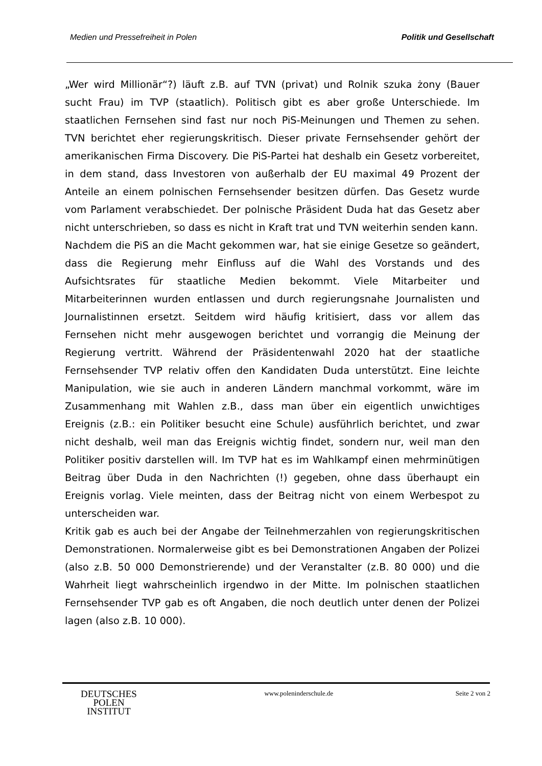Medien und Pressefreiheit in Polen Politik und Gesellschaft
„Wer wird Millionär“?) läuft z.B. auf TVN (privat) und Rolnik szuka żony (Bauer sucht Frau) im TVP (staatlich). Politisch gibt es aber große Unterschiede. Im staatlichen Fernsehen sind fast nur noch PiS-Meinungen und Themen zu sehen. TVN berichtet eher regierungskritisch. Dieser private Fernsehsender gehört der amerikanischen Firma Discovery. Die PiS-Partei hat deshalb ein Gesetz vorbereitet, in dem stand, dass Investoren von außerhalb der EU maximal 49 Prozent der Anteile an einem polnischen Fernsehsender besitzen dürfen. Das Gesetz wurde vom Parlament verabschiedet. Der polnische Präsident Duda hat das Gesetz aber nicht unterschrieben, so dass es nicht in Kraft trat und TVN weiterhin senden kann.
Nachdem die PiS an die Macht gekommen war, hat sie einige Gesetze so geändert, dass die Regierung mehr Einfluss auf die Wahl des Vorstands und des Aufsichtsrates für staatliche Medien bekommt. Viele Mitarbeiter und Mitarbeiterinnen wurden entlassen und durch regierungsnahe Journalisten und Journalistinnen ersetzt. Seitdem wird häufig kritisiert, dass vor allem das Fernsehen nicht mehr ausgewogen berichtet und vorrangig die Meinung der Regierung vertritt. Während der Präsidentenwahl 2020 hat der staatliche Fernsehsender TVP relativ offen den Kandidaten Duda unterstützt. Eine leichte Manipulation, wie sie auch in anderen Ländern manchmal vorkommt, wäre im Zusammenhang mit Wahlen z.B., dass man über ein eigentlich unwichtiges Ereignis (z.B.: ein Politiker besucht eine Schule) ausführlich berichtet, und zwar nicht deshalb, weil man das Ereignis wichtig findet, sondern nur, weil man den Politiker positiv darstellen will. Im TVP hat es im Wahlkampf einen mehrminütigen Beitrag über Duda in den Nachrichten (!) gegeben, ohne dass überhaupt ein Ereignis vorlag. Viele meinten, dass der Beitrag nicht von einem Werbespot zu unterscheiden war.
Kritik gab es auch bei der Angabe der Teilnehmerzahlen von regierungskritischen Demonstrationen. Normalerweise gibt es bei Demonstrationen Angaben der Polizei (also z.B. 50 000 Demonstrierende) und der Veranstalter (z.B. 80 000) und die Wahrheit liegt wahrscheinlich irgendwo in der Mitte. Im polnischen staatlichen Fernsehsender TVP gab es oft Angaben, die noch deutlich unter denen der Polizei lagen (also z.B. 10 000).
DEUTSCHES
POLEN
INSTITUT
www.poleninderschule.de Seite 2 von 2